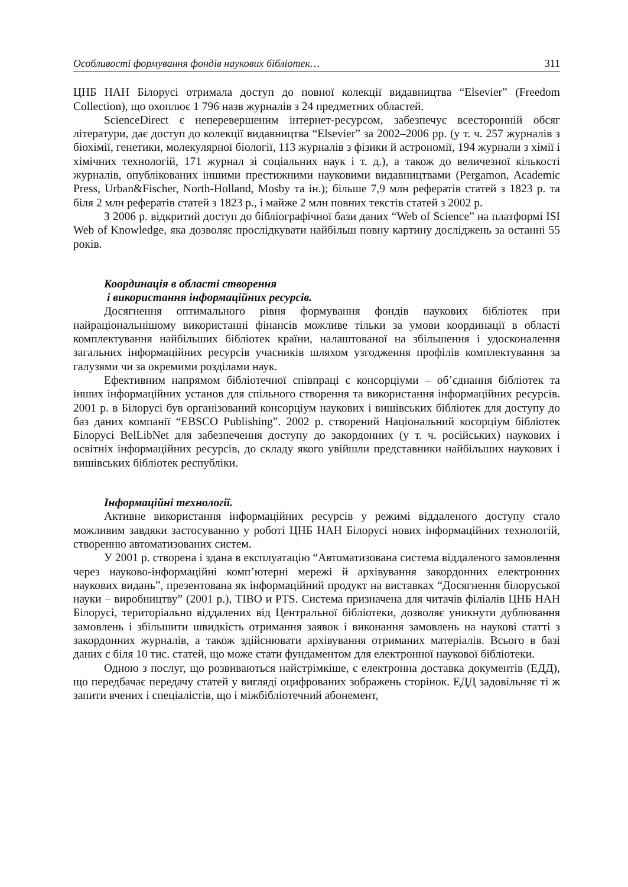Особливості формування фондів наукових бібліотек… 311
ЦНБ НАН Білорусі отримала доступ до повної колекції видавництва “Elsevier” (Freedom Collection), що охоплює 1 796 назв журналів з 24 предметних областей.
ScienceDirect є неперевершеним інтернет-ресурсом, забезпечує всесторонній обсяг літератури, дає доступ до колекції видавництва “Elsevier” за 2002–2006 рр. (у т. ч. 257 журналів з біохімії, генетики, молекулярної біології, 113 журналів з фізики й астрономії, 194 журнали з хімії і хімічних технологій, 171 журнал зі соціальних наук і т. д.), а також до величезної кількості журналів, опублікованих іншими престижними науковими видавництвами (Pergamon, Academic Press, Urban&Fischer, North-Holland, Mosby та ін.); більше 7,9 млн рефератів статей з 1823 р. та біля 2 млн рефератів статей з 1823 р., і майже 2 млн повних текстів статей з 2002 р.
З 2006 р. відкритий доступ до бібліографічної бази даних “Web of Science” на платформі ISI Web of Knowledge, яка дозволяє прослідкувати найбільш повну картину досліджень за останні 55 років.
Координація в області створення
і використання інформаційних ресурсів.
Досягнення оптимального рівня формування фондів наукових бібліотек при найраціональнішому використанні фінансів можливе тільки за умови координації в області комплектування найбільших бібліотек країни, налаштованої на збільшення і удосконалення загальних інформаційних ресурсів учасників шляхом узгодження профілів комплектування за галузями чи за окремими розділами наук.
Ефективним напрямом бібліотечної співпраці є консорціуми – об’єднання бібліотек та інших інформаційних установ для спільного створення та використання інформаційних ресурсів. 2001 р. в Білорусі був організований консорціум наукових і вишівських бібліотек для доступу до баз даних компанії “EBSCO Publishing”. 2002 р. створений Національний косорціум бібліотек Білорусі BelLibNet для забезпечення доступу до закордонних (у т. ч. російських) наукових і освітніх інформаційних ресурсів, до складу якого увійшли представники найбільших наукових і вишівських бібліотек республіки.
Інформаційні технології.
Активне використання інформаційних ресурсів у режимі віддаленого доступу стало можливим завдяки застосуванню у роботі ЦНБ НАН Білорусі нових інформаційних технологій, створенню автоматизованих систем.
У 2001 р. створена і здана в експлуатацію “Автоматизована система віддаленого замовлення через науково-інформаційні комп’ютерні мережі й архівування закордонних електронних наукових видань”, презентована як інформаційний продукт на виставках “Досягнення білоруської науки – виробництву” (2001 р.), TIBO и PTS. Система призначена для читачів філіалів ЦНБ НАН Білорусі, територіально віддалених від Центральної бібліотеки, дозволяє уникнути дублювання замовлень і збільшити швидкість отримання заявок і виконання замовлень на наукові статті з закордонних журналів, а також здійснювати архівування отриманих матеріалів. Всього в базі даних є біля 10 тис. статей, що може стати фундаментом для електронної наукової бібліотеки.
Одною з послуг, що розвиваються найстрімкіше, є електронна доставка документів (ЕДД), що передбачає передачу статей у вигляді оцифрованих зображень сторінок. ЕДД задовільняє ті ж запити вчених і спеціалістів, що і міжбібліотечний абонемент,